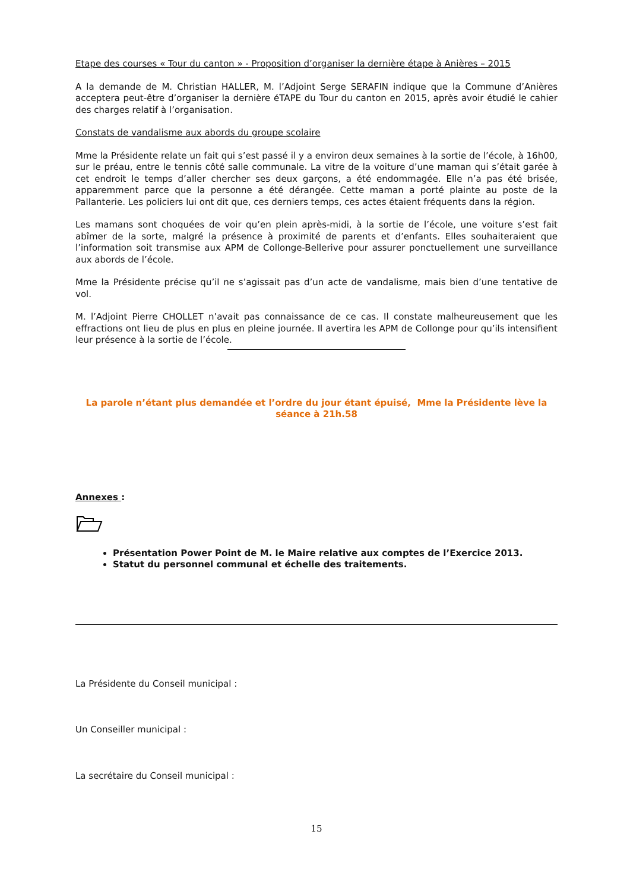Etape des courses « Tour du canton » - Proposition d’organiser la dernière étape à Anières – 2015
A la demande de M. Christian HALLER, M. l’Adjoint Serge SERAFIN indique que la Commune d’Anières acceptera peut-être d’organiser la dernière éTAPE du Tour du canton en 2015, après avoir étudié le cahier des charges relatif à l’organisation.
Constats de vandalisme aux abords du groupe scolaire
Mme la Présidente relate un fait qui s’est passé il y a environ deux semaines à la sortie de l’école, à 16h00, sur le préau, entre le tennis côté salle communale. La vitre de la voiture d’une maman qui s’était garée à cet endroit le temps d’aller chercher ses deux garçons, a été endommagée. Elle n’a pas été brisée, apparemment parce que la personne a été dérangée. Cette maman a porté plainte au poste de la Pallanterie. Les policiers lui ont dit que, ces derniers temps, ces actes étaient fréquents dans la région.
Les mamans sont choquées de voir qu’en plein après-midi, à la sortie de l’école, une voiture s’est fait abîmer de la sorte, malgré la présence à proximité de parents et d’enfants. Elles souhaiteraient que l’information soit transmise aux APM de Collonge-Bellerive pour assurer ponctuellement une surveillance aux abords de l’école.
Mme la Présidente précise qu’il ne s’agissait pas d’un acte de vandalisme, mais bien d’une tentative de vol.
M. l’Adjoint Pierre CHOLLET n’avait pas connaissance de ce cas. Il constate malheureusement que les effractions ont lieu de plus en plus en pleine journée. Il avertira les APM de Collonge pour qu’ils intensifient leur présence à la sortie de l’école.
La parole n’étant plus demandée et l’ordre du jour étant épuisé, Mme la Présidente lève la séance à 21h.58
Annexes :
Présentation Power Point de M. le Maire relative aux comptes de l’Exercice 2013.
Statut du personnel communal et échelle des traitements.
La Présidente du Conseil municipal :
Un Conseiller municipal :
La secrétaire du Conseil municipal :
15